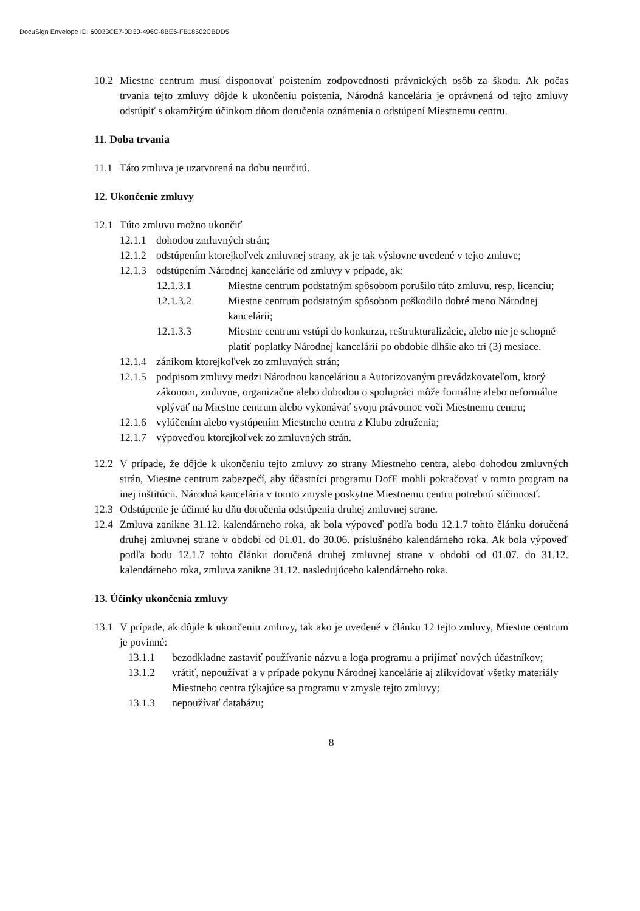DocuSign Envelope ID: 60033CE7-0D30-496C-8BE6-FB18502CBDD5
10.2 Miestne centrum musí disponovať poistením zodpovednosti právnických osôb za škodu. Ak počas trvania tejto zmluvy dôjde k ukončeniu poistenia, Národná kancelária je oprávnená od tejto zmluvy odstúpiť s okamžitým účinkom dňom doručenia oznámenia o odstúpení Miestnemu centru.
11. Doba trvania
11.1 Táto zmluva je uzatvorená na dobu neurčitú.
12. Ukončenie zmluvy
12.1 Túto zmluvu možno ukončiť
12.1.1 dohodou zmluvných strán;
12.1.2 odstúpením ktorejkoľvek zmluvnej strany, ak je tak výslovne uvedené v tejto zmluve;
12.1.3 odstúpením Národnej kancelárie od zmluvy v prípade, ak:
12.1.3.1 Miestne centrum podstatným spôsobom porušilo túto zmluvu, resp. licenciu;
12.1.3.2 Miestne centrum podstatným spôsobom poškodilo dobré meno Národnej kancelárii;
12.1.3.3 Miestne centrum vstúpi do konkurzu, reštrukturalizácie, alebo nie je schopné platiť poplatky Národnej kancelárii po obdobie dlhšie ako tri (3) mesiace.
12.1.4 zánikom ktorejkoľvek zo zmluvných strán;
12.1.5 podpisom zmluvy medzi Národnou kanceláriou a Autorizovaným prevádzkovateľom, ktorý zákonom, zmluvne, organizačne alebo dohodou o spolupráci môže formálne alebo neformálne vplývať na Miestne centrum alebo vykonávať svoju právomoc voči Miestnemu centru;
12.1.6 vylúčením alebo vystúpením Miestneho centra z Klubu združenia;
12.1.7 výpoveďou ktorejkoľvek zo zmluvných strán.
12.2 V prípade, že dôjde k ukončeniu tejto zmluvy zo strany Miestneho centra, alebo dohodou zmluvných strán, Miestne centrum zabezpečí, aby účastníci programu DofE mohli pokračovať v tomto program na inej inštitúcii. Národná kancelária v tomto zmysle poskytne Miestnemu centru potrebnú súčinnosť.
12.3 Odstúpenie je účinné ku dňu doručenia odstúpenia druhej zmluvnej strane.
12.4 Zmluva zanikne 31.12. kalendárneho roka, ak bola výpoveď podľa bodu 12.1.7 tohto článku doručená druhej zmluvnej strane v období od 01.01. do 30.06. príslušného kalendárneho roka. Ak bola výpoveď podľa bodu 12.1.7 tohto článku doručená druhej zmluvnej strane v období od 01.07. do 31.12. kalendárneho roka, zmluva zanikne 31.12. nasledujúceho kalendárneho roka.
13. Účinky ukončenia zmluvy
13.1 V prípade, ak dôjde k ukončeniu zmluvy, tak ako je uvedené v článku 12 tejto zmluvy, Miestne centrum je povinné:
13.1.1 bezodkladne zastaviť používanie názvu a loga programu a prijímať nových účastníkov;
13.1.2 vrátiť, nepoužívať a v prípade pokynu Národnej kancelárie aj zlikvidovať všetky materiály Miestneho centra týkajúce sa programu v zmysle tejto zmluvy;
13.1.3 nepoužívať databázu;
8